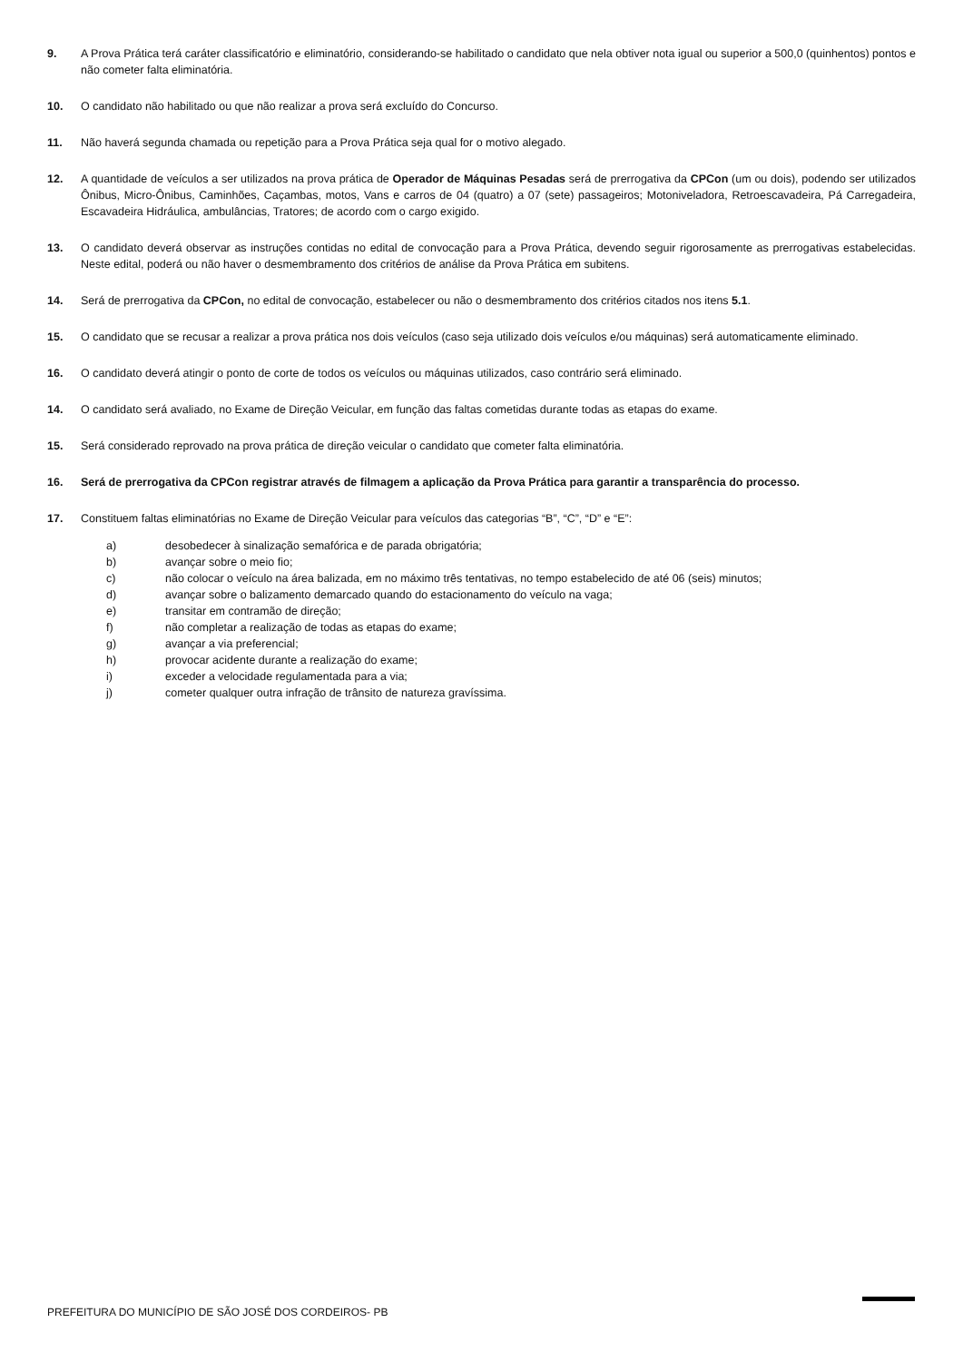9. A Prova Prática terá caráter classificatório e eliminatório, considerando-se habilitado o candidato que nela obtiver nota igual ou superior a 500,0 (quinhentos) pontos e não cometer falta eliminatória.
10. O candidato não habilitado ou que não realizar a prova será excluído do Concurso.
11. Não haverá segunda chamada ou repetição para a Prova Prática seja qual for o motivo alegado.
12. A quantidade de veículos a ser utilizados na prova prática de Operador de Máquinas Pesadas será de prerrogativa da CPCon (um ou dois), podendo ser utilizados Ônibus, Micro-Ônibus, Caminhões, Caçambas, motos, Vans e carros de 04 (quatro) a 07 (sete) passageiros; Motoniveladora, Retroescavadeira, Pá Carregadeira, Escavadeira Hidráulica, ambulâncias, Tratores; de acordo com o cargo exigido.
13. O candidato deverá observar as instruções contidas no edital de convocação para a Prova Prática, devendo seguir rigorosamente as prerrogativas estabelecidas. Neste edital, poderá ou não haver o desmembramento dos critérios de análise da Prova Prática em subitens.
14. Será de prerrogativa da CPCon, no edital de convocação, estabelecer ou não o desmembramento dos critérios citados nos itens 5.1.
15. O candidato que se recusar a realizar a prova prática nos dois veículos (caso seja utilizado dois veículos e/ou máquinas) será automaticamente eliminado.
16. O candidato deverá atingir o ponto de corte de todos os veículos ou máquinas utilizados, caso contrário será eliminado.
14. O candidato será avaliado, no Exame de Direção Veicular, em função das faltas cometidas durante todas as etapas do exame.
15. Será considerado reprovado na prova prática de direção veicular o candidato que cometer falta eliminatória.
16. Será de prerrogativa da CPCon registrar através de filmagem a aplicação da Prova Prática para garantir a transparência do processo.
17. Constituem faltas eliminatórias no Exame de Direção Veicular para veículos das categorias “B”, “C”, “D” e “E”:
a) desobedecer à sinalização semafórica e de parada obrigatória;
b) avançar sobre o meio fio;
c) não colocar o veículo na área balizada, em no máximo três tentativas, no tempo estabelecido de até 06 (seis) minutos;
d) avançar sobre o balizamento demarcado quando do estacionamento do veículo na vaga;
e) transitar em contramão de direção;
f) não completar a realização de todas as etapas do exame;
g) avançar a via preferencial;
h) provocar acidente durante a realização do exame;
i) exceder a velocidade regulamentada para a via;
j) cometer qualquer outra infração de trânsito de natureza gravíssima.
PREFEITURA DO MUNICÍPIO DE SÃO JOSÉ DOS CORDEIROS- PB